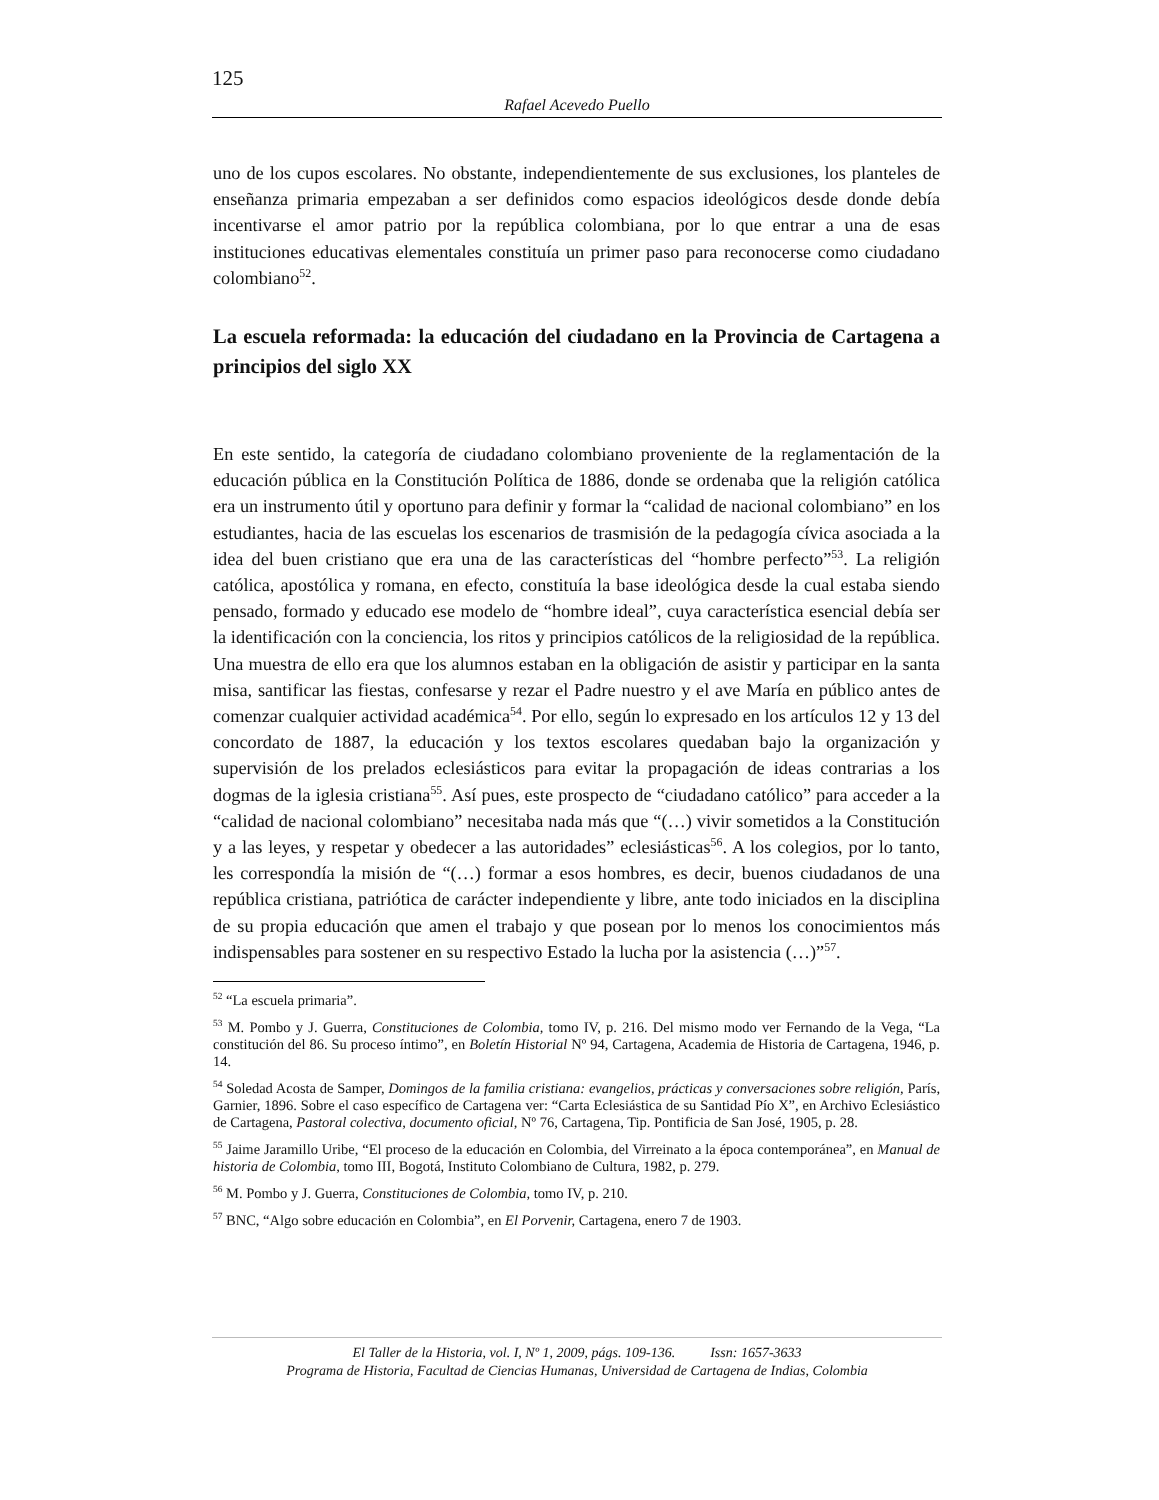125
Rafael Acevedo Puello
uno de los cupos escolares. No obstante, independientemente de sus exclusiones, los planteles de enseñanza primaria empezaban a ser definidos como espacios ideológicos desde donde debía incentivarse el amor patrio por la república colombiana, por lo que entrar a una de esas instituciones educativas elementales constituía un primer paso para reconocerse como ciudadano colombiano<sup>52</sup>.
La escuela reformada: la educación del ciudadano en la Provincia de Cartagena a principios del siglo XX
En este sentido, la categoría de ciudadano colombiano proveniente de la reglamentación de la educación pública en la Constitución Política de 1886, donde se ordenaba que la religión católica era un instrumento útil y oportuno para definir y formar la “calidad de nacional colombiano” en los estudiantes, hacia de las escuelas los escenarios de trasmisión de la pedagogía cívica asociada a la idea del buen cristiano que era una de las características del “hombre perfecto”<sup>53</sup>. La religión católica, apostólica y romana, en efecto, constituía la base ideológica desde la cual estaba siendo pensado, formado y educado ese modelo de “hombre ideal”, cuya característica esencial debía ser la identificación con la conciencia, los ritos y principios católicos de la religiosidad de la república. Una muestra de ello era que los alumnos estaban en la obligación de asistir y participar en la santa misa, santificar las fiestas, confesarse y rezar el Padre nuestro y el ave María en público antes de comenzar cualquier actividad académica<sup>54</sup>. Por ello, según lo expresado en los artículos 12 y 13 del concordato de 1887, la educación y los textos escolares quedaban bajo la organización y supervisión de los prelados eclesiásticos para evitar la propagación de ideas contrarias a los dogmas de la iglesia cristiana<sup>55</sup>. Así pues, este prospecto de “ciudadano católico” para acceder a la “calidad de nacional colombiano” necesitaba nada más que “(…) vivir sometidos a la Constitución y a las leyes, y respetar y obedecer a las autoridades” eclesiásticas<sup>56</sup>. A los colegios, por lo tanto, les correspondía la misión de “(…) formar a esos hombres, es decir, buenos ciudadanos de una república cristiana, patriótica de carácter independiente y libre, ante todo iniciados en la disciplina de su propia educación que amen el trabajo y que posean por lo menos los conocimientos más indispensables para sostener en su respectivo Estado la lucha por la asistencia (…)”<sup>57</sup>.
<sup>52</sup> “La escuela primaria”.
<sup>53</sup> M. Pombo y J. Guerra, Constituciones de Colombia, tomo IV, p. 216. Del mismo modo ver Fernando de la Vega, “La constitución del 86. Su proceso íntimo”, en Boletín Historial Nº 94, Cartagena, Academia de Historia de Cartagena, 1946, p. 14.
<sup>54</sup> Soledad Acosta de Samper, Domingos de la familia cristiana: evangelios, prácticas y conversaciones sobre religión, París, Garnier, 1896. Sobre el caso específico de Cartagena ver: “Carta Eclesiástica de su Santidad Pío X”, en Archivo Eclesiástico de Cartagena, Pastoral colectiva, documento oficial, Nº 76, Cartagena, Tip. Pontificia de San José, 1905, p. 28.
<sup>55</sup> Jaime Jaramillo Uribe, “El proceso de la educación en Colombia, del Virreinato a la época contemporánea”, en Manual de historia de Colombia, tomo III, Bogotá, Instituto Colombiano de Cultura, 1982, p. 279.
<sup>56</sup> M. Pombo y J. Guerra, Constituciones de Colombia, tomo IV, p. 210.
<sup>57</sup> BNC, “Algo sobre educación en Colombia”, en El Porvenir, Cartagena, enero 7 de 1903.
El Taller de la Historia, vol. I, Nº 1, 2009, págs. 109-136. Issn: 1657-3633
Programa de Historia, Facultad de Ciencias Humanas, Universidad de Cartagena de Indias, Colombia